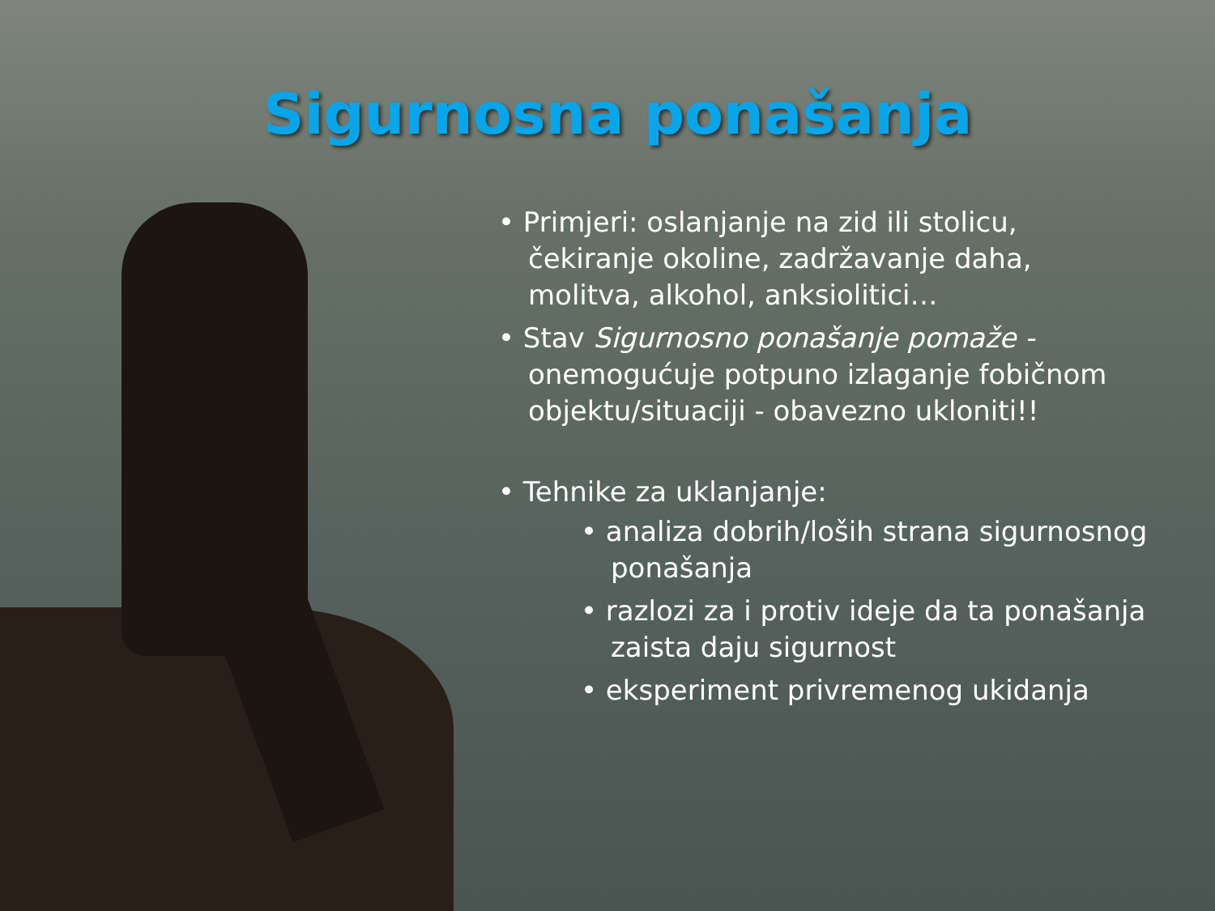Sigurnosna ponašanja
• Primjeri: oslanjanje na zid ili stolicu, čekiranje okoline, zadržavanje daha, molitva, alkohol, anksiolitici…
• Stav Sigurnosno ponašanje pomaže - onemogućuje potpuno izlaganje fobičnom objektu/situaciji - obavezno ukloniti!!
• Tehnike za uklanjanje:
• analiza dobrih/loših strana sigurnosnog ponašanja
• razlozi za i protiv ideje da ta ponašanja zaista daju sigurnost
• eksperiment privremenog ukidanja